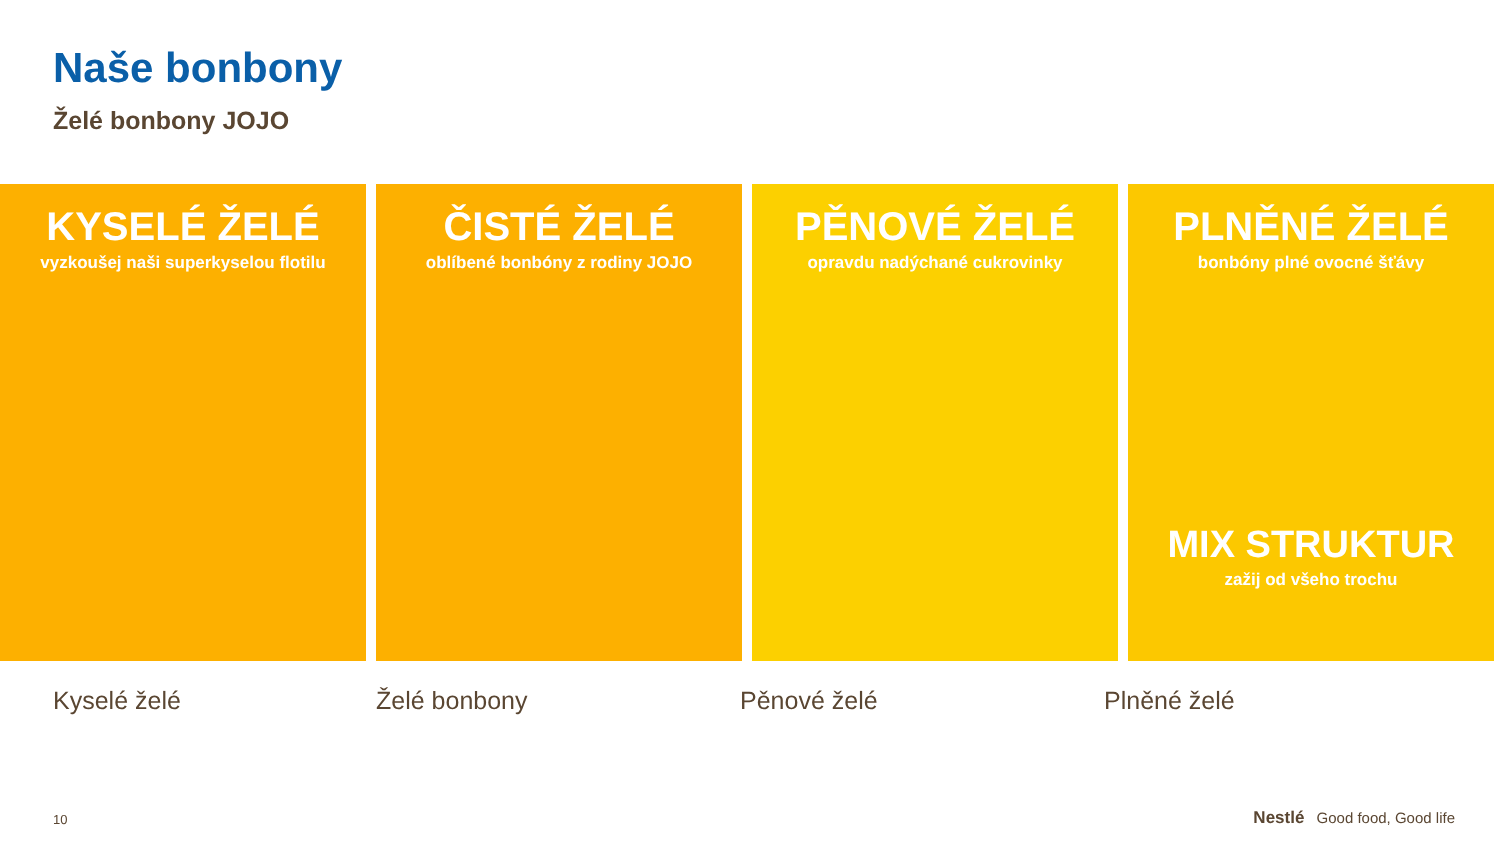Naše bonbony
Želé bonbony JOJO
KYSELÉ ŽELÉ
vyzkoušej naši superkyselou flotilu
ČISTÉ ŽELÉ
oblíbené bonbóny z rodiny JOJO
PĚNOVÉ ŽELÉ
opravdu nadýchané cukrovinky
PLNĚNÉ ŽELÉ
bonbóny plné ovocné šťávy
MIX STRUKTUR
zažij od všeho trochu
Kyselé želé Želé bonbony Pěnové želé Plněné želé
10 Nestlé Good food, Good life